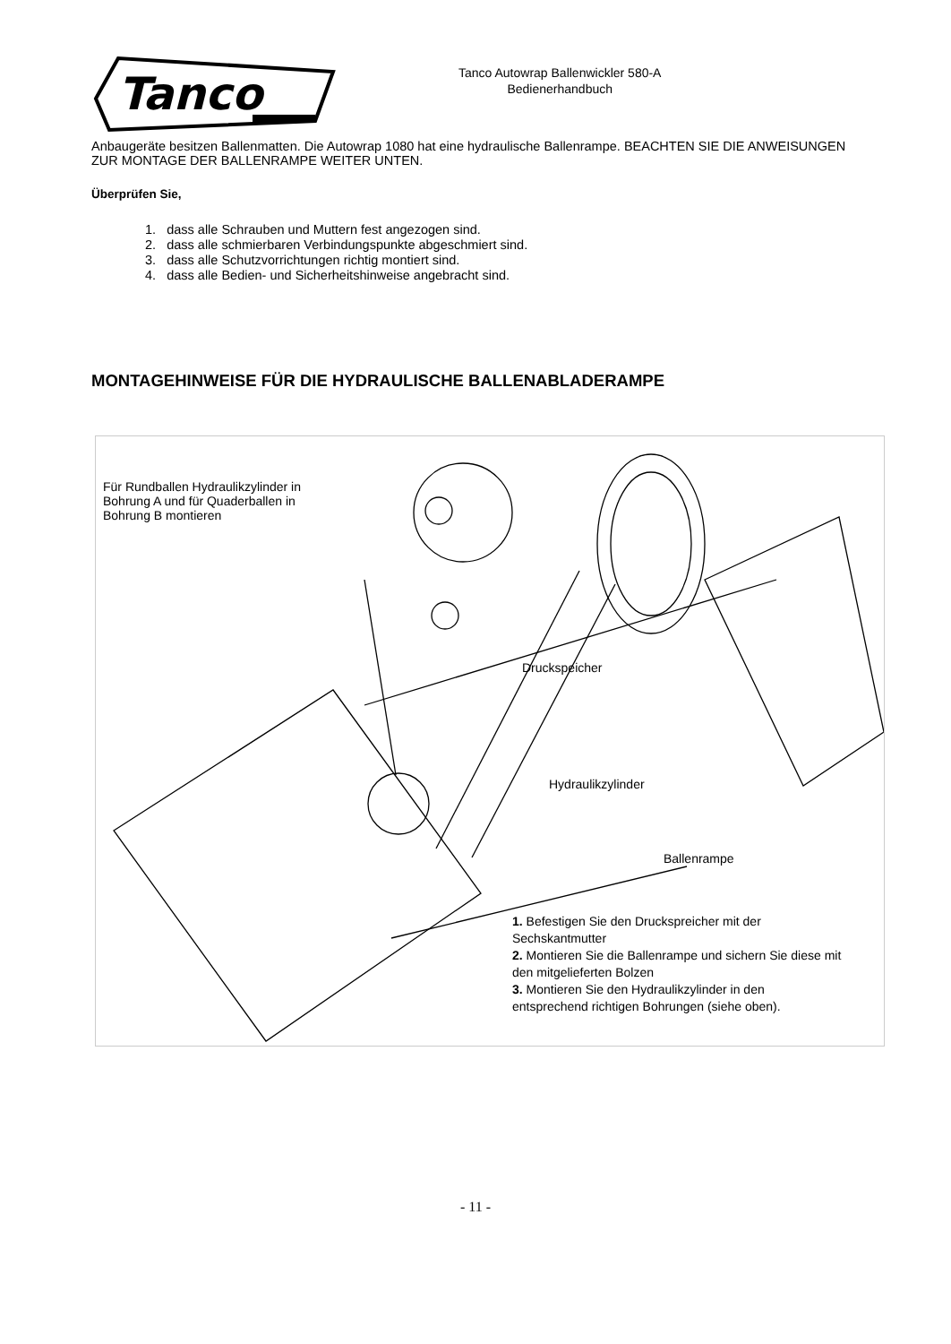Tanco
Tanco Autowrap Ballenwickler 580-A
Bedienerhandbuch
Anbaugeräte besitzen Ballenmatten. Die Autowrap 1080 hat eine hydraulische Ballenrampe. BEACHTEN SIE DIE ANWEISUNGEN ZUR MONTAGE DER BALLENRAMPE WEITER UNTEN.
Überprüfen Sie,
1. dass alle Schrauben und Muttern fest angezogen sind.
2. dass alle schmierbaren Verbindungspunkte abgeschmiert sind.
3. dass alle Schutzvorrichtungen richtig montiert sind.
4. dass alle Bedien- und Sicherheitshinweise angebracht sind.
MONTAGEHINWEISE FÜR DIE HYDRAULISCHE BALLENABLADERAMPE
Für Rundballen Hydraulikzylinder in Bohrung A und für Quaderballen in Bohrung B montieren
Druckspeicher
Hydraulikzylinder
Ballenrampe
1. Befestigen Sie den Druckspreicher mit der Sechskantmutter
2. Montieren Sie die Ballenrampe und sichern Sie diese mit den mitgelieferten Bolzen
3. Montieren Sie den Hydraulikzylinder in den entsprechend richtigen Bohrungen (siehe oben).
- 11 -